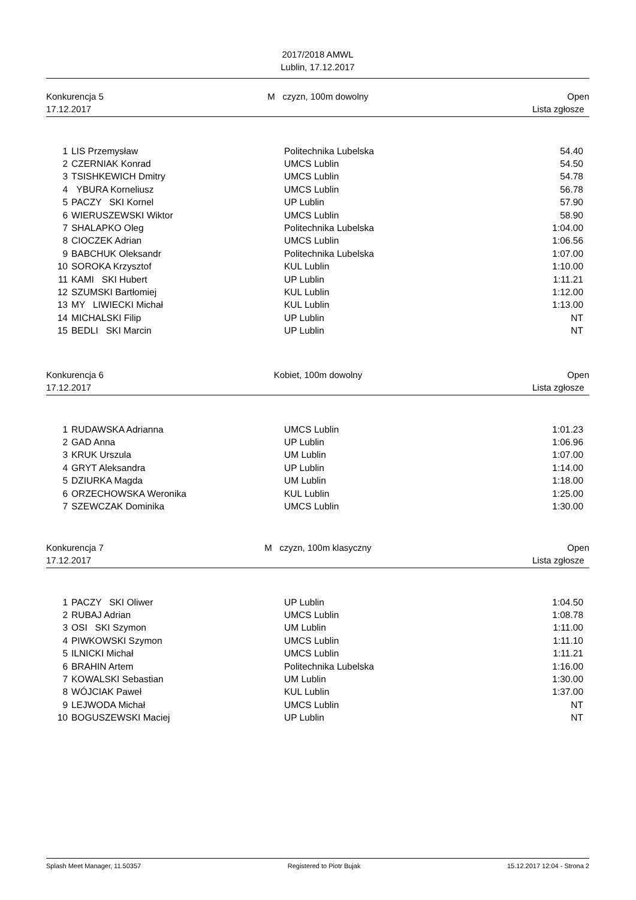2017/2018 AMWL
Lublin, 17.12.2017
Konkurencja 5
17.12.2017
M czyzn, 100m dowolny Open
Lista zgłosze
| 1 | LIS Przemysław | Politechnika Lubelska | 54.40 |
| 2 | CZERNIAK Konrad | UMCS Lublin | 54.50 |
| 3 | TSISHKEWICH Dmitry | UMCS Lublin | 54.78 |
| 4 | YBURA Korneliusz | UMCS Lublin | 56.78 |
| 5 | PACZY SKI Kornel | UP Lublin | 57.90 |
| 6 | WIERUSZEWSKI Wiktor | UMCS Lublin | 58.90 |
| 7 | SHALAPKO Oleg | Politechnika Lubelska | 1:04.00 |
| 8 | CIOCZEK Adrian | UMCS Lublin | 1:06.56 |
| 9 | BABCHUK Oleksandr | Politechnika Lubelska | 1:07.00 |
| 10 | SOROKA Krzysztof | KUL Lublin | 1:10.00 |
| 11 | KAMI SKI Hubert | UP Lublin | 1:11.21 |
| 12 | SZUMSKI Bartłomiej | KUL Lublin | 1:12.00 |
| 13 | MY LIWIECKI Michał | KUL Lublin | 1:13.00 |
| 14 | MICHALSKI Filip | UP Lublin | NT |
| 15 | BEDLI SKI Marcin | UP Lublin | NT |
Konkurencja 6
17.12.2017
Kobiet, 100m dowolny Open
Lista zgłosze
| 1 | RUDAWSKA Adrianna | UMCS Lublin | 1:01.23 |
| 2 | GAD Anna | UP Lublin | 1:06.96 |
| 3 | KRUK Urszula | UM Lublin | 1:07.00 |
| 4 | GRYT Aleksandra | UP Lublin | 1:14.00 |
| 5 | DZIURKA Magda | UM Lublin | 1:18.00 |
| 6 | ORZECHOWSKA Weronika | KUL Lublin | 1:25.00 |
| 7 | SZEWCZAK Dominika | UMCS Lublin | 1:30.00 |
Konkurencja 7
17.12.2017
M czyzn, 100m klasyczny Open
Lista zgłosze
| 1 | PACZY SKI Oliwer | UP Lublin | 1:04.50 |
| 2 | RUBAJ Adrian | UMCS Lublin | 1:08.78 |
| 3 | OSI SKI Szymon | UM Lublin | 1:11.00 |
| 4 | PIWKOWSKI Szymon | UMCS Lublin | 1:11.10 |
| 5 | ILNICKI Michał | UMCS Lublin | 1:11.21 |
| 6 | BRAHIN Artem | Politechnika Lubelska | 1:16.00 |
| 7 | KOWALSKI Sebastian | UM Lublin | 1:30.00 |
| 8 | WÓJCIAK Paweł | KUL Lublin | 1:37.00 |
| 9 | LEJWODA Michał | UMCS Lublin | NT |
| 10 | BOGUSZEWSKI Maciej | UP Lublin | NT |
Splash Meet Manager, 11.50357 Registered to Piotr Bujak 15.12.2017 12:04 - Strona 2